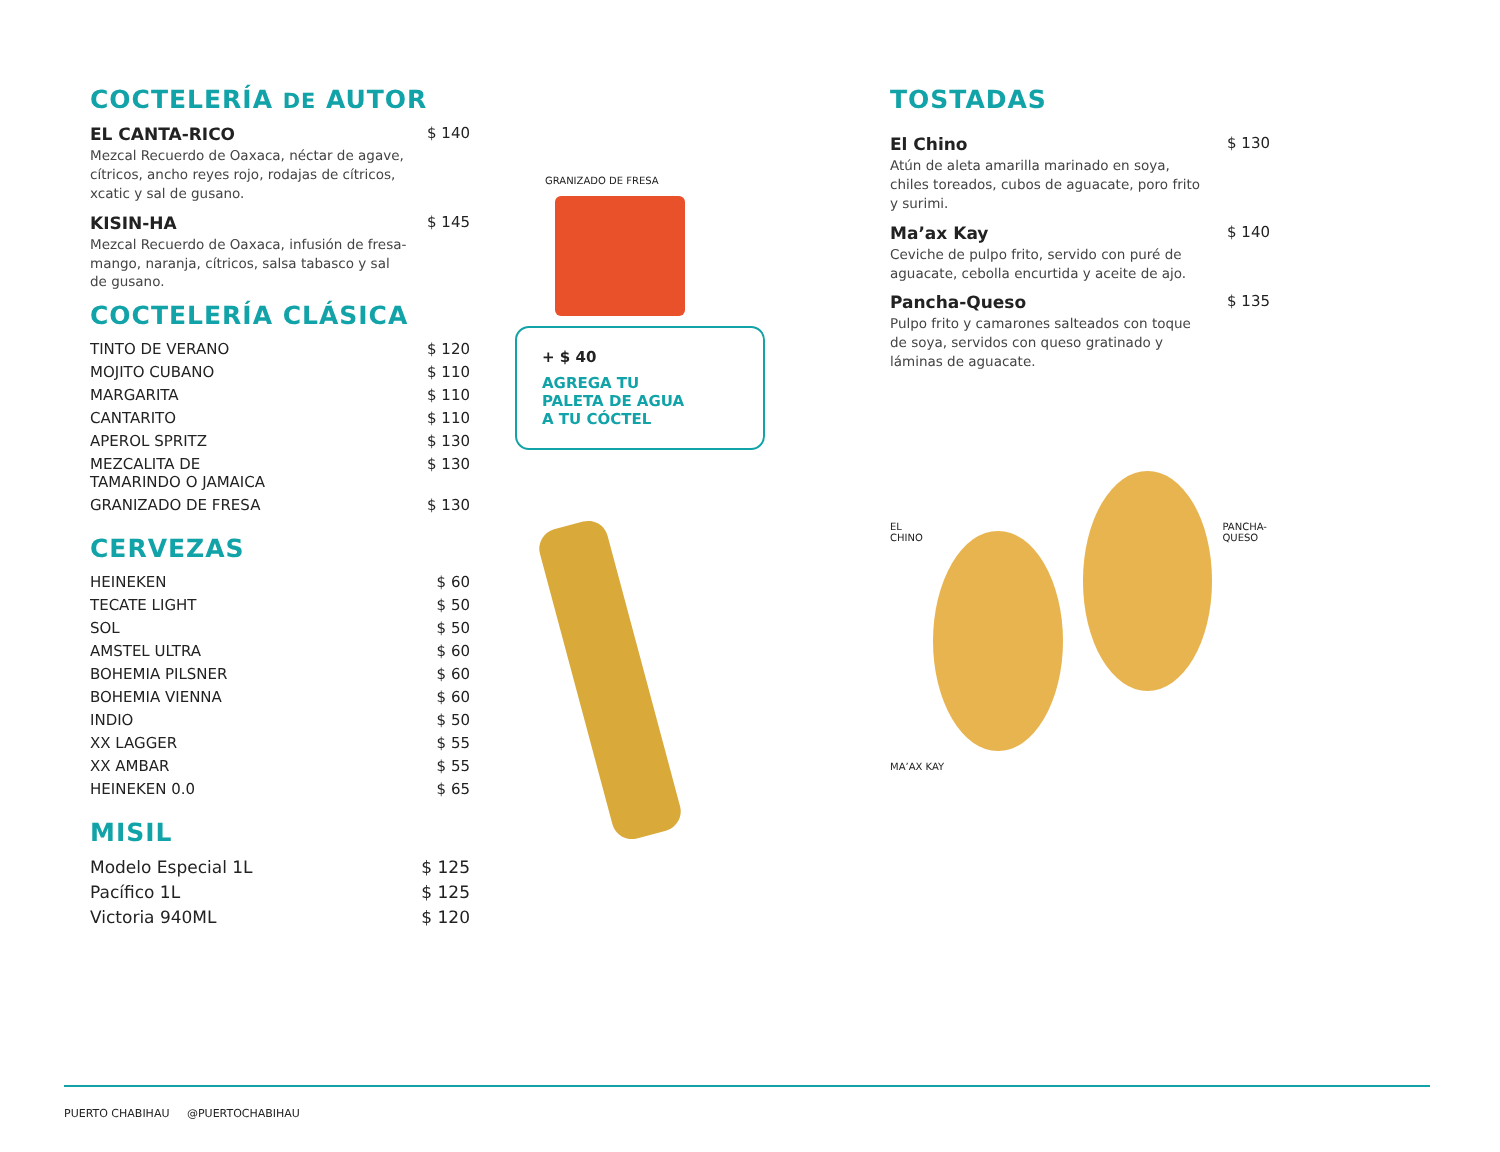COCTELERÍA DE AUTOR
EL CANTA-RICO $ 140
Mezcal Recuerdo de Oaxaca, néctar de agave, cítricos, ancho reyes rojo, rodajas de cítricos, xcatic y sal de gusano.
KISIN-HA $ 145
Mezcal Recuerdo de Oaxaca, infusión de fresa-mango, naranja, cítricos, salsa tabasco y sal de gusano.
COCTELERÍA CLÁSICA
TINTO DE VERANO $ 120
MOJITO CUBANO $ 110
MARGARITA $ 110
CANTARITO $ 110
APEROL SPRITZ $ 130
MEZCALITA DE
TAMARINDO O JAMAICA $ 130
GRANIZADO DE FRESA $ 130
CERVEZAS
HEINEKEN $ 60
TECATE LIGHT $ 50
SOL $ 50
AMSTEL ULTRA $ 60
BOHEMIA PILSNER $ 60
BOHEMIA VIENNA $ 60
INDIO $ 50
XX LAGGER $ 55
XX AMBAR $ 55
HEINEKEN 0.0 $ 65
MISIL
Modelo Especial 1L $ 125
Pacífico 1L $ 125
Victoria 940ML $ 120
GRANIZADO DE FRESA
+ $ 40
AGREGA TU
PALETA DE AGUA
A TU CÓCTEL
TOSTADAS
El Chino $ 130
Atún de aleta amarilla marinado en soya, chiles toreados, cubos de aguacate, poro frito y surimi.
Ma’ax Kay $ 140
Ceviche de pulpo frito, servido con puré de aguacate, cebolla encurtida y aceite de ajo.
Pancha-Queso $ 135
Pulpo frito y camarones salteados con toque de soya, servidos con queso gratinado y láminas de aguacate.
EL CHINO PANCHA-QUESO
MA’AX KAY
PUERTO CHABIHAU @PUERTOCHABIHAU